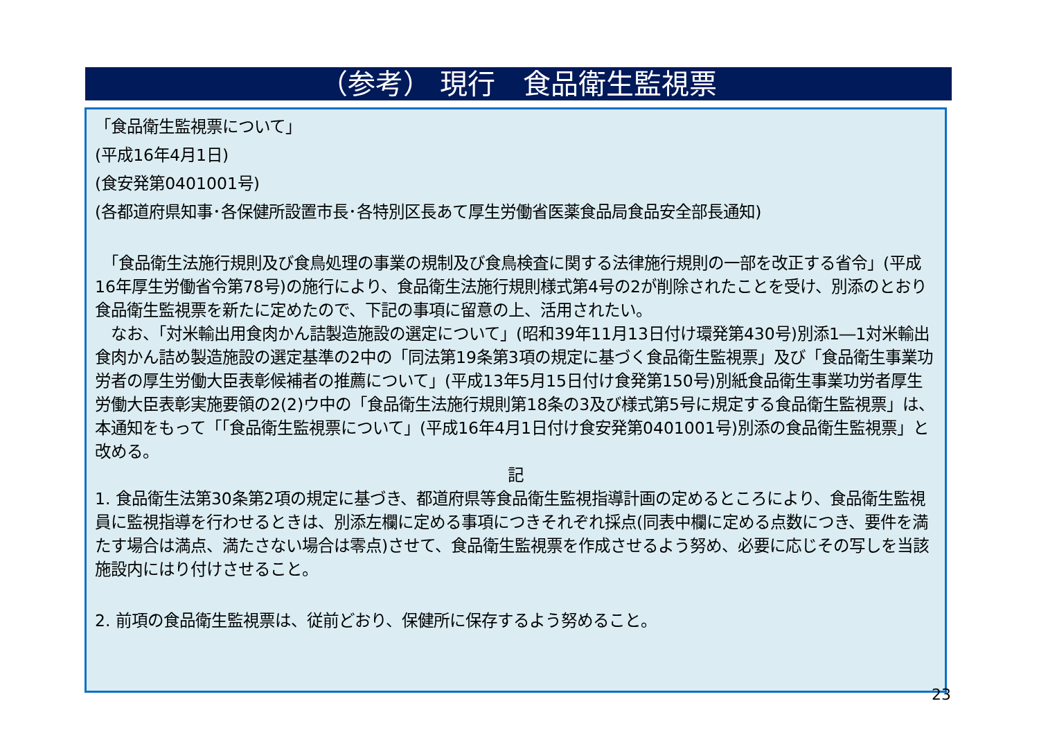（参考） 現行　食品衛生監視票
「食品衛生監視票について」
(平成16年4月1日)
(食安発第0401001号)
(各都道府県知事･各保健所設置市長･各特別区長あて厚生労働省医薬食品局食品安全部長通知)
　「食品衛生法施行規則及び食鳥処理の事業の規制及び食鳥検査に関する法律施行規則の一部を改正する省令」(平成16年厚生労働省令第78号)の施行により、食品衛生法施行規則様式第4号の2が削除されたことを受け、別添のとおり食品衛生監視票を新たに定めたので、下記の事項に留意の上、活用されたい。
　なお、「対米輸出用食肉かん詰製造施設の選定について」(昭和39年11月13日付け環発第430号)別添1―1対米輸出食肉かん詰め製造施設の選定基準の2中の「同法第19条第3項の規定に基づく食品衛生監視票」及び「食品衛生事業功労者の厚生労働大臣表彰候補者の推薦について」(平成13年5月15日付け食発第150号)別紙食品衛生事業功労者厚生労働大臣表彰実施要領の2(2)ウ中の「食品衛生法施行規則第18条の3及び様式第5号に規定する食品衛生監視票」は、本通知をもって「「食品衛生監視票について」(平成16年4月1日付け食安発第0401001号)別添の食品衛生監視票」と改める。
記
1. 食品衛生法第30条第2項の規定に基づき、都道府県等食品衛生監視指導計画の定めるところにより、食品衛生監視員に監視指導を行わせるときは、別添左欄に定める事項につきそれぞれ採点(同表中欄に定める点数につき、要件を満たす場合は満点、満たさない場合は零点)させて、食品衛生監視票を作成させるよう努め、必要に応じその写しを当該施設内にはり付けさせること。
2. 前項の食品衛生監視票は、従前どおり、保健所に保存するよう努めること。
23